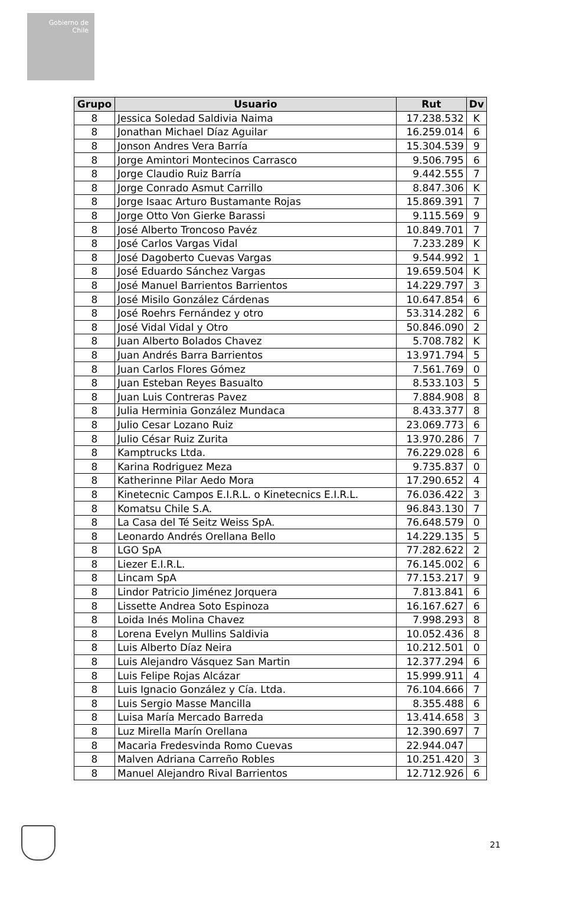Gobierno de Chile
| Grupo | Usuario | Rut | Dv |
| --- | --- | --- | --- |
| 8 | Jessica Soledad Saldivia Naima | 17.238.532 | K |
| 8 | Jonathan Michael Díaz Aguilar | 16.259.014 | 6 |
| 8 | Jonson Andres Vera Barría | 15.304.539 | 9 |
| 8 | Jorge Amintori Montecinos Carrasco | 9.506.795 | 6 |
| 8 | Jorge Claudio Ruiz Barría | 9.442.555 | 7 |
| 8 | Jorge Conrado Asmut Carrillo | 8.847.306 | K |
| 8 | Jorge Isaac Arturo Bustamante Rojas | 15.869.391 | 7 |
| 8 | Jorge Otto Von Gierke Barassi | 9.115.569 | 9 |
| 8 | José Alberto Troncoso Pavéz | 10.849.701 | 7 |
| 8 | José Carlos Vargas Vidal | 7.233.289 | K |
| 8 | José Dagoberto Cuevas Vargas | 9.544.992 | 1 |
| 8 | José Eduardo Sánchez Vargas | 19.659.504 | K |
| 8 | José Manuel Barrientos Barrientos | 14.229.797 | 3 |
| 8 | José Misilo González Cárdenas | 10.647.854 | 6 |
| 8 | José Roehrs Fernández y otro | 53.314.282 | 6 |
| 8 | José Vidal Vidal y Otro | 50.846.090 | 2 |
| 8 | Juan Alberto Bolados Chavez | 5.708.782 | K |
| 8 | Juan Andrés Barra Barrientos | 13.971.794 | 5 |
| 8 | Juan Carlos Flores Gómez | 7.561.769 | 0 |
| 8 | Juan Esteban Reyes Basualto | 8.533.103 | 5 |
| 8 | Juan Luis Contreras Pavez | 7.884.908 | 8 |
| 8 | Julia Herminia González Mundaca | 8.433.377 | 8 |
| 8 | Julio Cesar Lozano Ruiz | 23.069.773 | 6 |
| 8 | Julio César Ruiz Zurita | 13.970.286 | 7 |
| 8 | Kamptrucks Ltda. | 76.229.028 | 6 |
| 8 | Karina Rodriguez Meza | 9.735.837 | 0 |
| 8 | Katherinne Pilar Aedo Mora | 17.290.652 | 4 |
| 8 | Kinetecnic Campos E.I.R.L. o Kinetecnics E.I.R.L. | 76.036.422 | 3 |
| 8 | Komatsu Chile S.A. | 96.843.130 | 7 |
| 8 | La Casa del Té Seitz Weiss SpA. | 76.648.579 | 0 |
| 8 | Leonardo Andrés Orellana Bello | 14.229.135 | 5 |
| 8 | LGO SpA | 77.282.622 | 2 |
| 8 | Liezer E.I.R.L. | 76.145.002 | 6 |
| 8 | Lincam SpA | 77.153.217 | 9 |
| 8 | Lindor Patricio Jiménez Jorquera | 7.813.841 | 6 |
| 8 | Lissette Andrea Soto Espinoza | 16.167.627 | 6 |
| 8 | Loida Inés Molina Chavez | 7.998.293 | 8 |
| 8 | Lorena Evelyn Mullins Saldivia | 10.052.436 | 8 |
| 8 | Luis Alberto Díaz Neira | 10.212.501 | 0 |
| 8 | Luis Alejandro Vásquez San Martin | 12.377.294 | 6 |
| 8 | Luis Felipe Rojas Alcázar | 15.999.911 | 4 |
| 8 | Luis Ignacio González y Cía. Ltda. | 76.104.666 | 7 |
| 8 | Luis Sergio Masse Mancilla | 8.355.488 | 6 |
| 8 | Luisa María Mercado Barreda | 13.414.658 | 3 |
| 8 | Luz Mirella Marín Orellana | 12.390.697 | 7 |
| 8 | Macaria Fredesvinda Romo Cuevas | 22.944.047 | |
| 8 | Malven Adriana Carreño Robles | 10.251.420 | 3 |
| 8 | Manuel Alejandro Rival Barrientos | 12.712.926 | 6 |
21